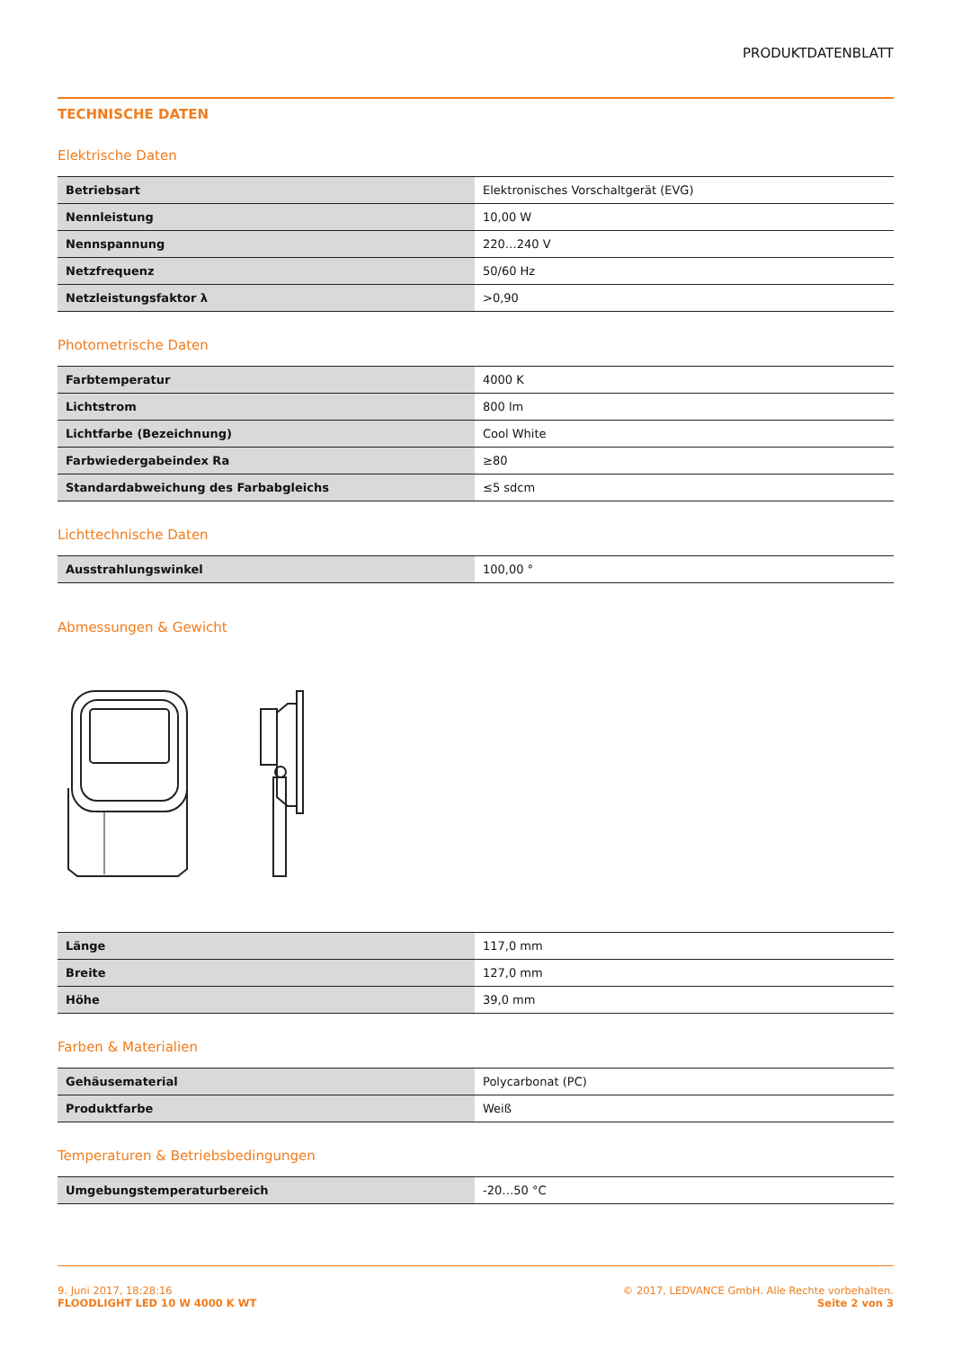PRODUKTDATENBLATT
TECHNISCHE DATEN
Elektrische Daten
| Betriebsart | Elektronisches Vorschaltgerät (EVG) |
| Nennleistung | 10,00 W |
| Nennspannung | 220…240 V |
| Netzfrequenz | 50/60 Hz |
| Netzleistungsfaktor λ | >0,90 |
Photometrische Daten
| Farbtemperatur | 4000 K |
| Lichtstrom | 800 lm |
| Lichtfarbe (Bezeichnung) | Cool White |
| Farbwiedergabeindex Ra | ≥80 |
| Standardabweichung des Farbabgleichs | ≤5 sdcm |
Lichttechnische Daten
| Ausstrahlungswinkel | 100,00 ° |
Abmessungen & Gewicht
| Länge | 117,0 mm |
| Breite | 127,0 mm |
| Höhe | 39,0 mm |
Farben & Materialien
| Gehäusematerial | Polycarbonat (PC) |
| Produktfarbe | Weiß |
Temperaturen & Betriebsbedingungen
| Umgebungstemperaturbereich | -20…50 °C |
9. Juni 2017, 18:28:16
FLOODLIGHT LED 10 W 4000 K WT
© 2017, LEDVANCE GmbH. Alle Rechte vorbehalten.
Seite 2 von 3